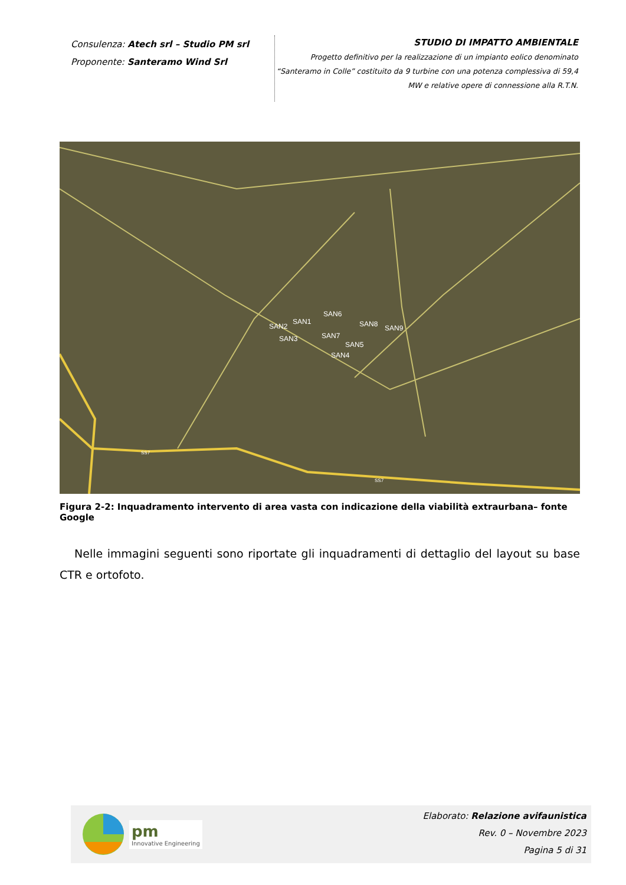Consulenza: Atech srl – Studio PM srl
Proponente: Santeramo Wind Srl
STUDIO DI IMPATTO AMBIENTALE
Progetto definitivo per la realizzazione di un impianto eolico denominato
“Santeramo in Colle” costituito da 9 turbine con una potenza complessiva di 59,4
MW e relative opere di connessione alla R.T.N.
SAN1
SAN2
SAN3
SAN4
SAN5
SAN6
SAN7
SAN8
SAN9
SS7
SS7
Figura 2-2: Inquadramento intervento di area vasta con indicazione della viabilità extraurbana– fonte Google
Nelle immagini seguenti sono riportate gli inquadramenti di dettaglio del layout su base CTR e ortofoto.
pm
Innovative Engineering
Elaborato: Relazione avifaunistica
Rev. 0 – Novembre 2023
Pagina 5 di 31